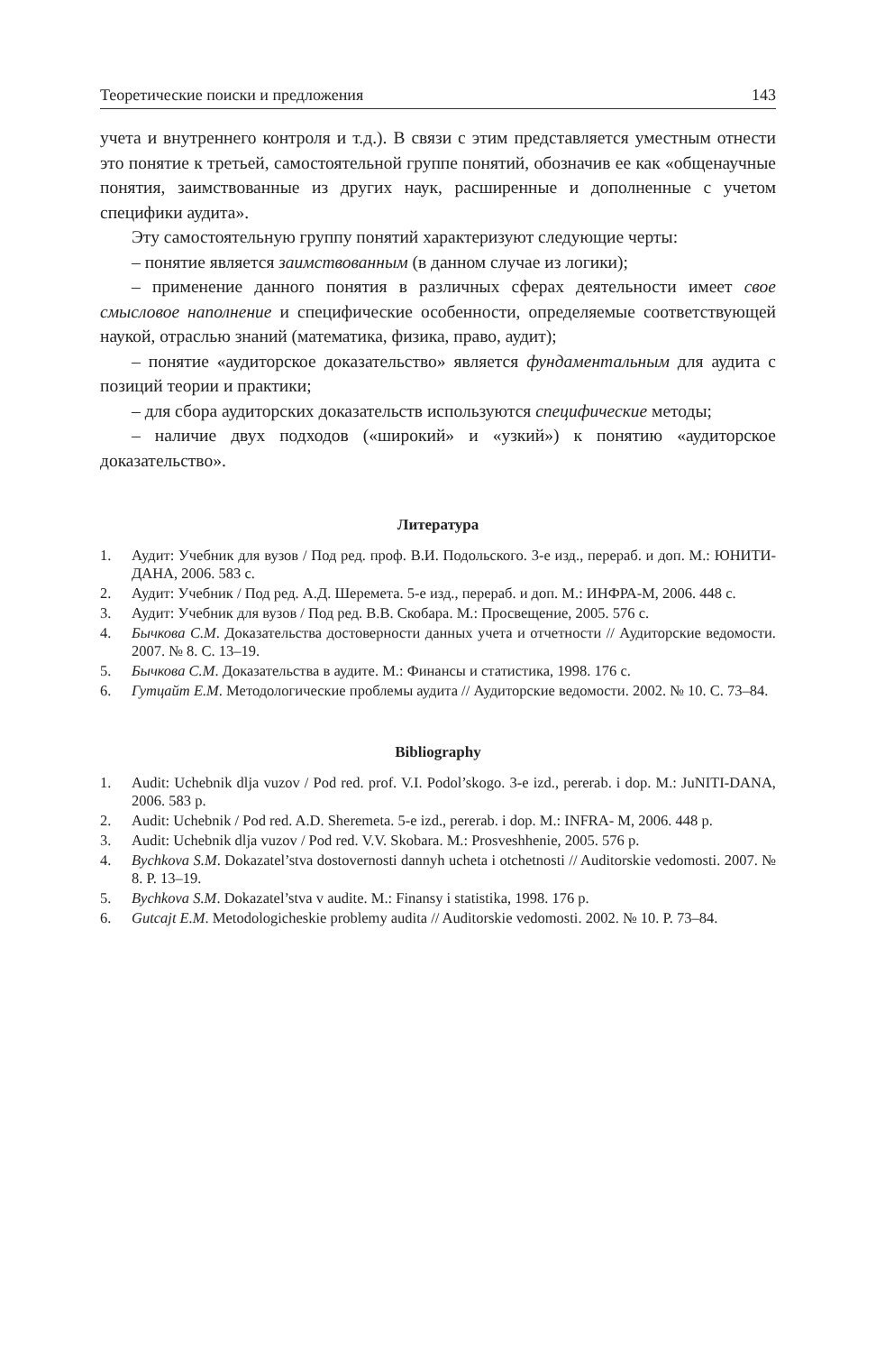Теоретические поиски и предложения 143
учета и внутреннего контроля и т.д.). В связи с этим представляется уместным отнести это понятие к третьей, самостоятельной группе понятий, обозначив ее как «общенаучные понятия, заимствованные из других наук, расширенные и дополненные с учетом специфики аудита».
Эту самостоятельную группу понятий характеризуют следующие черты:
– понятие является заимствованным (в данном случае из логики);
– применение данного понятия в различных сферах деятельности имеет свое смысловое наполнение и специфические особенности, определяемые соответствующей наукой, отраслью знаний (математика, физика, право, аудит);
– понятие «аудиторское доказательство» является фундаментальным для аудита с позиций теории и практики;
– для сбора аудиторских доказательств используются специфические методы;
– наличие двух подходов («широкий» и «узкий») к понятию «аудиторское доказательство».
Литература
1. Аудит: Учебник для вузов / Под ред. проф. В.И. Подольского. 3-е изд., перераб. и доп. М.: ЮНИТИ-ДАНА, 2006. 583 с.
2. Аудит: Учебник / Под ред. А.Д. Шеремета. 5-е изд., перераб. и доп. М.: ИНФРА-М, 2006. 448 с.
3. Аудит: Учебник для вузов / Под ред. В.В. Скобара. М.: Просвещение, 2005. 576 с.
4. Бычкова С.М. Доказательства достоверности данных учета и отчетности // Аудиторские ведомости. 2007. № 8. С. 13–19.
5. Бычкова С.М. Доказательства в аудите. М.: Финансы и статистика, 1998. 176 с.
6. Гутцайт Е.М. Методологические проблемы аудита // Аудиторские ведомости. 2002. № 10. С. 73–84.
Bibliography
1. Audit: Uchebnik dlja vuzov / Pod red. prof. V.I. Podol’skogo. 3-e izd., pererab. i dop. M.: JuNITI-DANA, 2006. 583 p.
2. Audit: Uchebnik / Pod red. A.D. Sheremeta. 5-e izd., pererab. i dop. M.: INFRA- M, 2006. 448 p.
3. Audit: Uchebnik dlja vuzov / Pod red. V.V. Skobara. M.: Prosveshhenie, 2005. 576 p.
4. Bychkova S.M. Dokazatel’stva dostovernosti dannyh ucheta i otchetnosti // Auditorskie vedomosti. 2007. № 8. P. 13–19.
5. Bychkova S.M. Dokazatel’stva v audite. M.: Finansy i statistika, 1998. 176 p.
6. Gutcajt E.M. Metodologicheskie problemy audita // Auditorskie vedomosti. 2002. № 10. P. 73–84.